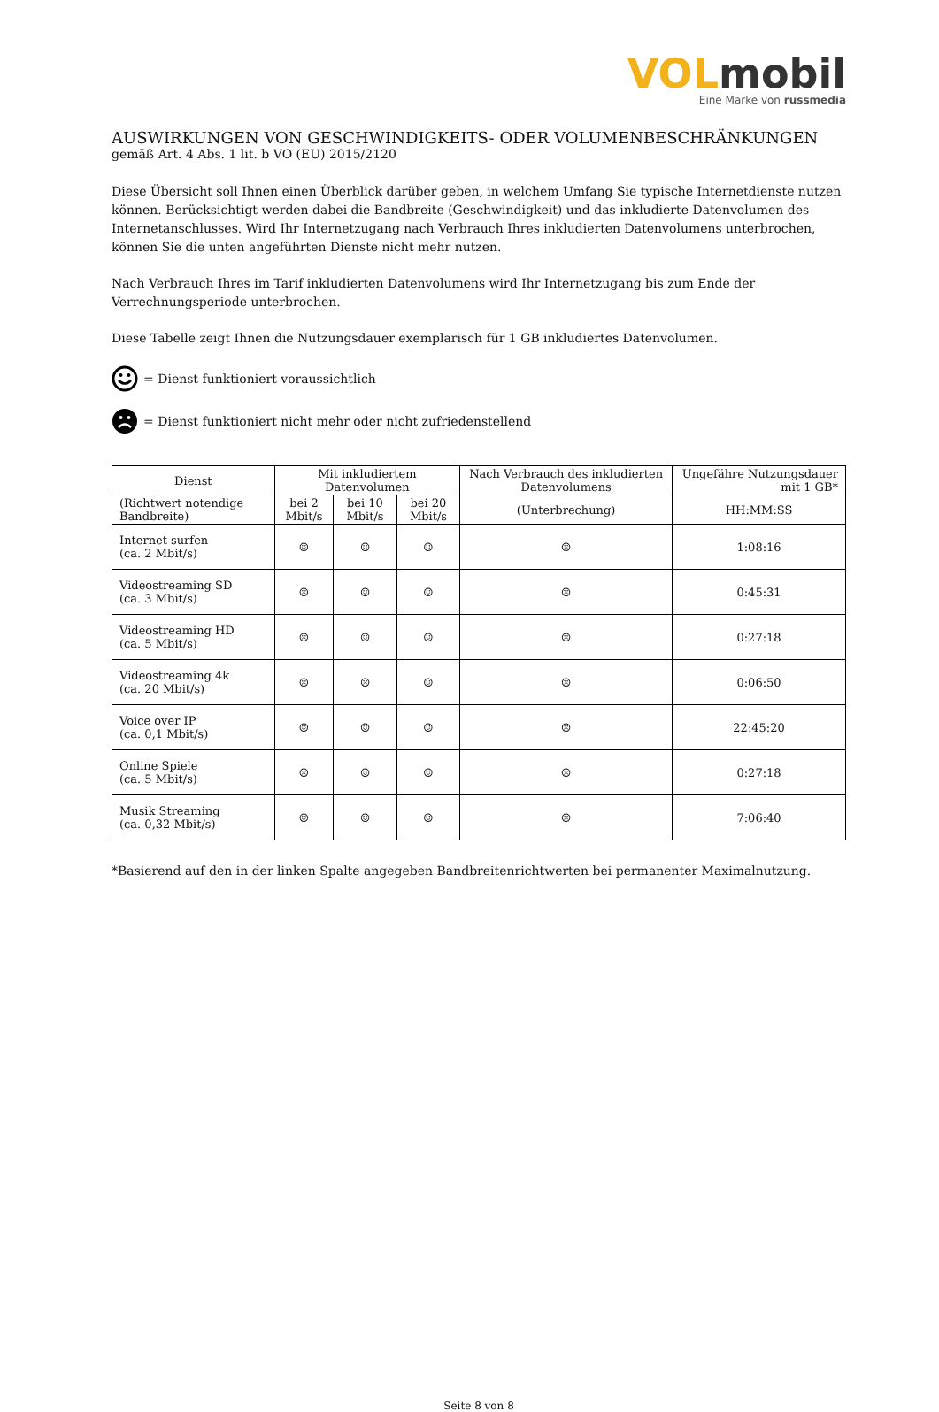VOL mobil
Eine Marke von russmedia
AUSWIRKUNGEN VON GESCHWINDIGKEITS- ODER VOLUMENBESCHRÄNKUNGEN
gemäß Art. 4 Abs. 1 lit. b VO (EU) 2015/2120
Diese Übersicht soll Ihnen einen Überblick darüber geben, in welchem Umfang Sie typische Internetdienste nutzen können. Berücksichtigt werden dabei die Bandbreite (Geschwindigkeit) und das inkludierte Datenvolumen des Internetanschlusses. Wird Ihr Internetzugang nach Verbrauch Ihres inkludierten Datenvolumens unterbrochen, können Sie die unten angeführten Dienste nicht mehr nutzen.
Nach Verbrauch Ihres im Tarif inkludierten Datenvolumens wird Ihr Internetzugang bis zum Ende der Verrechnungsperiode unterbrochen.
Diese Tabelle zeigt Ihnen die Nutzungsdauer exemplarisch für 1 GB inkludiertes Datenvolumen.
= Dienst funktioniert voraussichtlich
= Dienst funktioniert nicht mehr oder nicht zufriedenstellend
| Dienst | Mit inkludiertem Datenvolumen | | | Nach Verbrauch des inkludierten Datenvolumens | Ungefähre Nutzungsdauer mit 1 GB* |
| --- | --- | --- | --- | --- | --- |
| (Richtwert notendige Bandbreite) | bei 2 Mbit/s | bei 10 Mbit/s | bei 20 Mbit/s | (Unterbrechung) | HH:MM:SS |
| Internet surfen (ca. 2 Mbit/s) | ☺ | ☺ | ☺ | ☹ | 1:08:16 |
| Videostreaming SD (ca. 3 Mbit/s) | ☹ | ☺ | ☺ | ☹ | 0:45:31 |
| Videostreaming HD (ca. 5 Mbit/s) | ☹ | ☺ | ☺ | ☹ | 0:27:18 |
| Videostreaming 4k (ca. 20 Mbit/s) | ☹ | ☹ | ☺ | ☹ | 0:06:50 |
| Voice over IP (ca. 0,1 Mbit/s) | ☺ | ☺ | ☺ | ☹ | 22:45:20 |
| Online Spiele (ca. 5 Mbit/s) | ☹ | ☺ | ☺ | ☹ | 0:27:18 |
| Musik Streaming (ca. 0,32 Mbit/s) | ☺ | ☺ | ☺ | ☹ | 7:06:40 |
*Basierend auf den in der linken Spalte angegeben Bandbreitenrichtwerten bei permanenter Maximalnutzung.
Seite 8 von 8